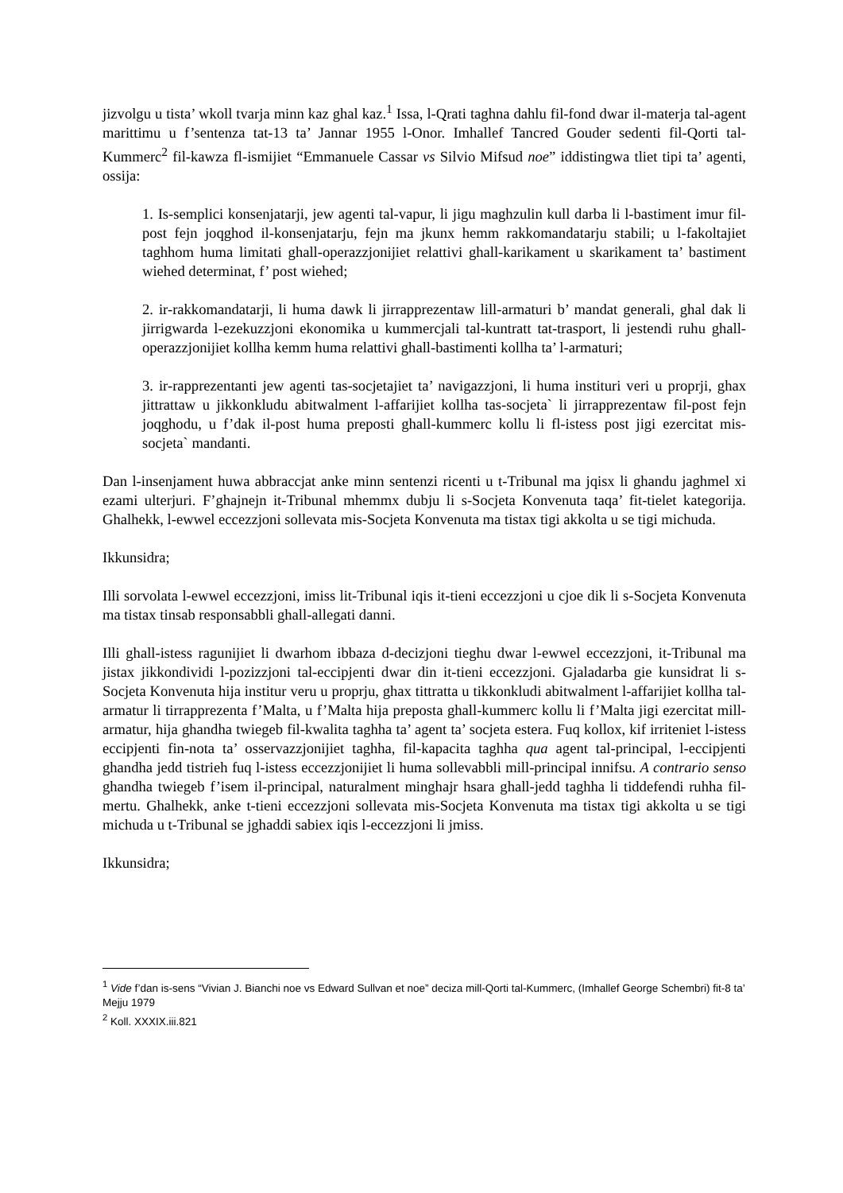jizvolgu u tista’ wkoll tvarja minn kaz ghal kaz.<sup>1</sup> Issa, l-Qrati taghna dahlu fil-fond dwar il-materja tal-agent marittimu u f’sentenza tat-13 ta’ Jannar 1955 l-Onor. Imhallef Tancred Gouder sedenti fil-Qorti tal-Kummerc<sup>2</sup> fil-kawza fl-ismijiet “Emmanuele Cassar vs Silvio Mifsud noe” iddistingwa tliet tipi ta’ agenti, ossija:
1. Is-semplici konsenjatarji, jew agenti tal-vapur, li jigu maghzulin kull darba li l-bastiment imur fil-post fejn joqghod il-konsenjatarju, fejn ma jkunx hemm rakkomandatarju stabili; u l-fakoltajiet taghhom huma limitati ghall-operazzjonijiet relattivi ghall-karikament u skarikament ta’ bastiment wiehed determinat, f’ post wiehed;
2. ir-rakkomandatarji, li huma dawk li jirrapprezentaw lill-armaturi b’ mandat generali, ghal dak li jirrigwarda l-ezekuzzjoni ekonomika u kummercjali tal-kuntratt tat-trasport, li jestendi ruhu ghall-operazzjonijiet kollha kemm huma relattivi ghall-bastimenti kollha ta’ l-armaturi;
3. ir-rapprezentanti jew agenti tas-socjetajiet ta’ navigazzjoni, li huma instituri veri u proprji, ghax jittrattaw u jikkonkludu abitwalment l-affarijiet kollha tas-socjeta` li jirrapprezentaw fil-post fejn joqghodu, u f’dak il-post huma preposti ghall-kummerc kollu li fl-istess post jigi ezercitat mis-socjeta` mandanti.
Dan l-insenjament huwa abbraccjat anke minn sentenzi ricenti u t-Tribunal ma jqisx li ghandu jaghmel xi ezami ulterjuri. F’ghajnejn it-Tribunal mhemmx dubju li s-Socjeta Konvenuta taqa’ fit-tielet kategorija. Ghalhekk, l-ewwel eccezzjoni sollevata mis-Socjeta Konvenuta ma tistax tigi akkolta u se tigi michuda.
Ikkunsidra;
Illi sorvolata l-ewwel eccezzjoni, imiss lit-Tribunal iqis it-tieni eccezzjoni u cjoe dik li s-Socjeta Konvenuta ma tistax tinsab responsabbli ghall-allegati danni.
Illi ghall-istess ragunijiet li dwarhom ibbaza d-decizjoni tieghu dwar l-ewwel eccezzjoni, it-Tribunal ma jistax jikkondividi l-pozizzjoni tal-eccipjenti dwar din it-tieni eccezzjoni. Gjaladarba gie kunsidrat li s-Socjeta Konvenuta hija institur veru u proprju, ghax tittratta u tikkonkludi abitwalment l-affarijiet kollha tal-armatur li tirrapprezenta f’Malta, u f’Malta hija preposta ghall-kummerc kollu li f’Malta jigi ezercitat mill-armatur, hija ghandha twiegeb fil-kwalita taghha ta’ agent ta’ socjeta estera. Fuq kollox, kif irriteniet l-istess eccipjenti fin-nota ta’ osservazzjonijiet taghha, fil-kapacita taghha qua agent tal-principal, l-eccipjenti ghandha jedd tistrieh fuq l-istess eccezzjonijiet li huma sollevabbli mill-principal innifsu. A contrario senso ghandha twiegeb f’isem il-principal, naturalment minghajr hsara ghall-jedd taghha li tiddefendi ruhha fil-mertu. Ghalhekk, anke t-tieni eccezzjoni sollevata mis-Socjeta Konvenuta ma tistax tigi akkolta u se tigi michuda u t-Tribunal se jghaddi sabiex iqis l-eccezzjoni li jmiss.
Ikkunsidra;
<sup>1</sup> Vide f’dan is-sens “Vivian J. Bianchi noe vs Edward Sullvan et noe” deciza mill-Qorti tal-Kummerc, (Imhallef George Schembri) fit-8 ta’ Mejju 1979
<sup>2</sup> Koll. XXXIX.iii.821